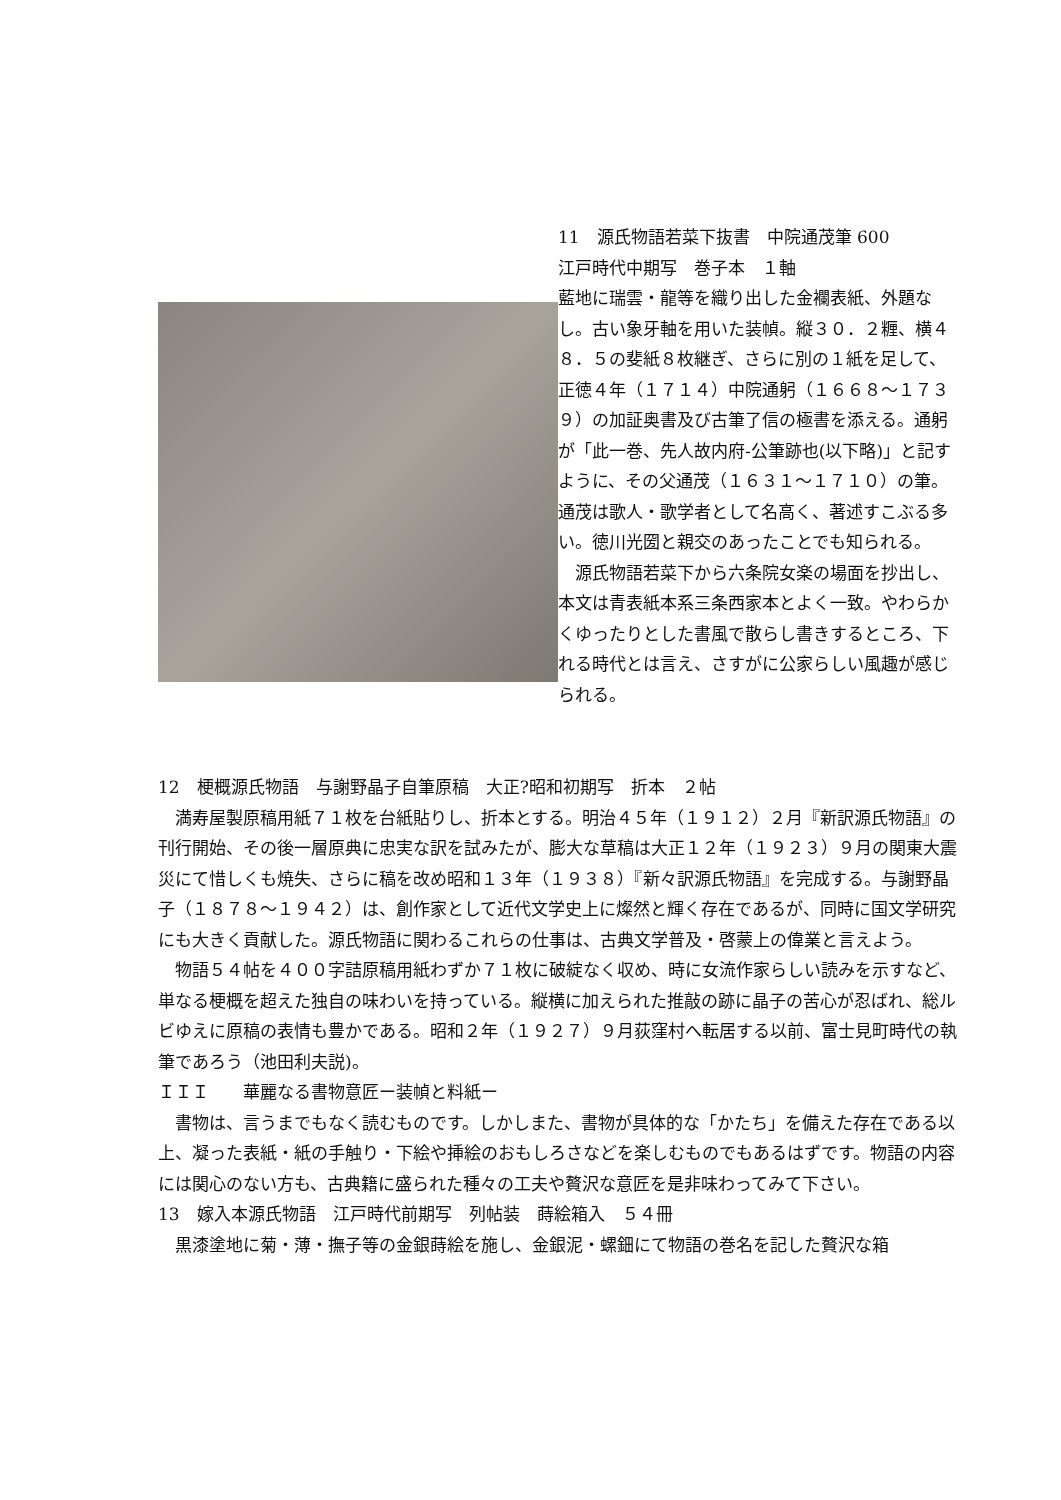11　源氏物語若菜下抜書　中院通茂筆 600
江戸時代中期写　巻子本　１軸
藍地に瑞雲・龍等を織り出した金襴表紙、外題なし。古い象牙軸を用いた装幀。縦３０．２糎、横４８．５の斐紙８枚継ぎ、さらに別の１紙を足して、正徳４年（１７１４）中院通躬（１６６８～１７３９）の加証奥書及び古筆了信の極書を添える。通躬が「此一巻、先人故内府‐公筆跡也(以下略)」と記すように、その父通茂（１６３１～１７１０）の筆。通茂は歌人・歌学者として名高く、著述すこぶる多い。徳川光圀と親交のあったことでも知られる。
　源氏物語若菜下から六条院女楽の場面を抄出し、本文は青表紙本系三条西家本とよく一致。やわらかくゆったりとした書風で散らし書きするところ、下れる時代とは言え、さすがに公家らしい風趣が感じられる。
12　梗概源氏物語　与謝野晶子自筆原稿　大正?昭和初期写　折本　２帖
　満寿屋製原稿用紙７１枚を台紙貼りし、折本とする。明治４５年（１９１２）２月『新訳源氏物語』の刊行開始、その後一層原典に忠実な訳を試みたが、膨大な草稿は大正１２年（１９２３）９月の関東大震災にて惜しくも焼失、さらに稿を改め昭和１３年（１９３８）『新々訳源氏物語』を完成する。与謝野晶子（１８７８～１９４２）は、創作家として近代文学史上に燦然と輝く存在であるが、同時に国文学研究にも大きく貢献した。源氏物語に関わるこれらの仕事は、古典文学普及・啓蒙上の偉業と言えよう。
　物語５４帖を４００字詰原稿用紙わずか７１枚に破綻なく収め、時に女流作家らしい読みを示すなど、単なる梗概を超えた独自の味わいを持っている。縦横に加えられた推敲の跡に晶子の苦心が忍ばれ、総ルビゆえに原稿の表情も豊かである。昭和２年（１９２７）９月荻窪村へ転居する以前、富士見町時代の執筆であろう（池田利夫説)。
ＩＩＩ　　華麗なる書物意匠ー装幀と料紙ー
　書物は、言うまでもなく読むものです。しかしまた、書物が具体的な「かたち」を備えた存在である以上、凝った表紙・紙の手触り・下絵や挿絵のおもしろさなどを楽しむものでもあるはずです。物語の内容には関心のない方も、古典籍に盛られた種々の工夫や贅沢な意匠を是非味わってみて下さい。
13　嫁入本源氏物語　江戸時代前期写　列帖装　蒔絵箱入　５４冊
　黒漆塗地に菊・薄・撫子等の金銀蒔絵を施し、金銀泥・螺鈿にて物語の巻名を記した贅沢な箱